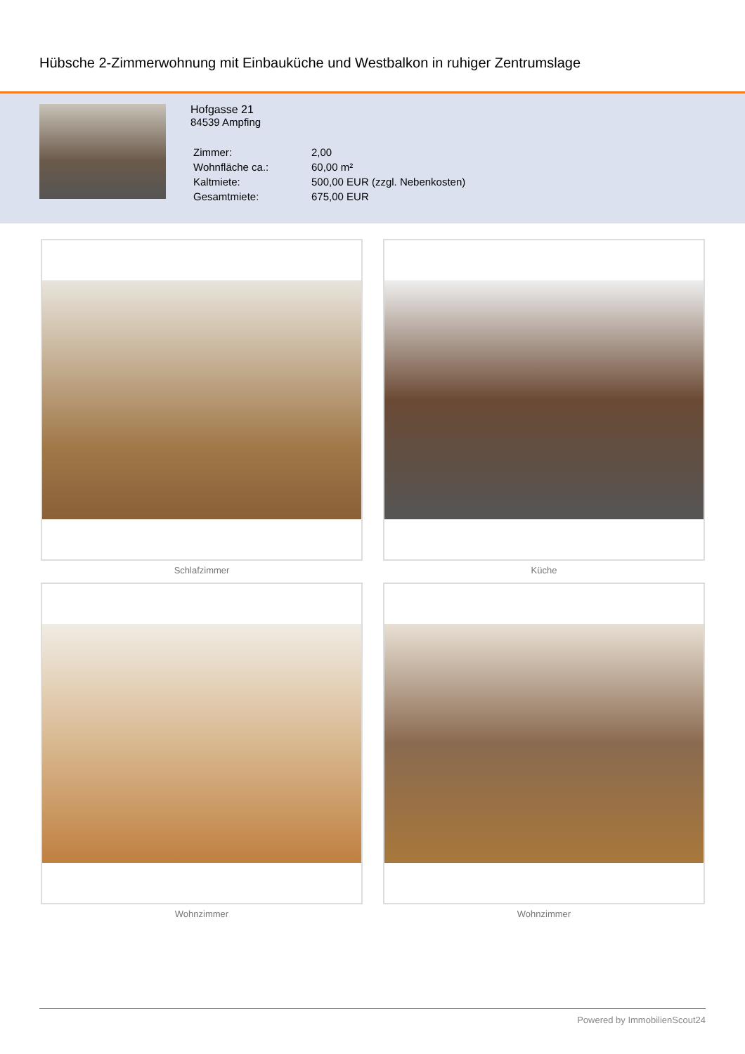Hübsche 2-Zimmerwohnung mit Einbauküche und Westbalkon in ruhiger Zentrumslage
Hofgasse 21
84539 Ampfing
| Zimmer: | 2,00 |
| Wohnfläche ca.: | 60,00 m² |
| Kaltmiete: | 500,00 EUR (zzgl. Nebenkosten) |
| Gesamtmiete: | 675,00 EUR |
Schlafzimmer
Küche
Wohnzimmer
Wohnzimmer
Powered by ImmobilienScout24